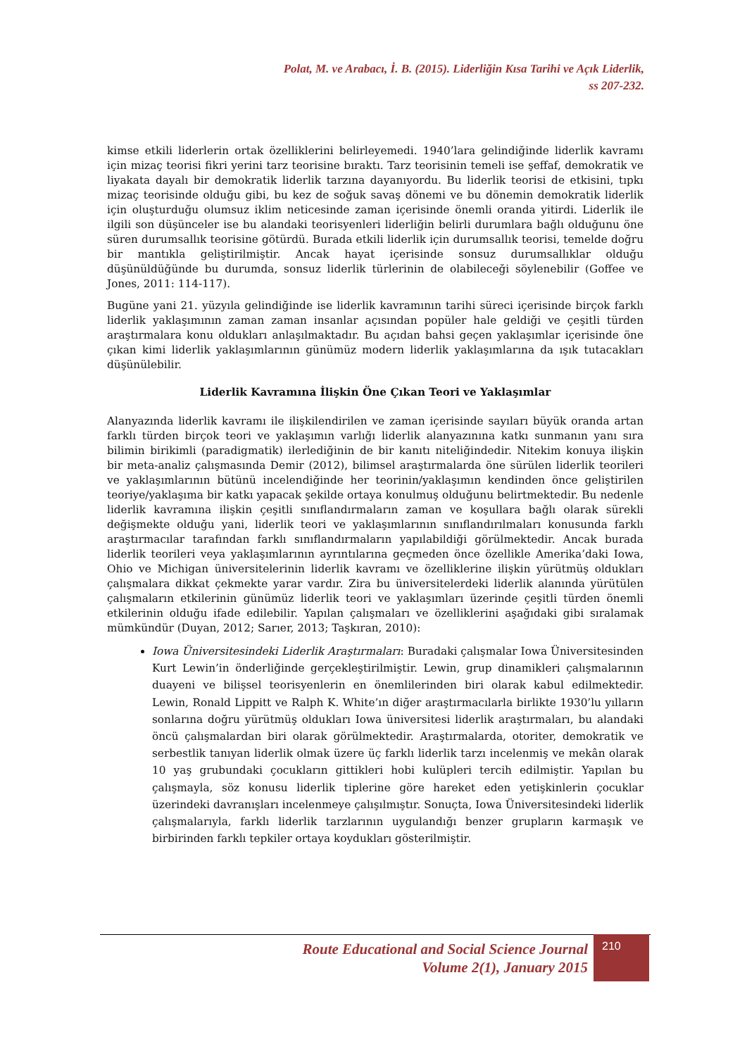Polat, M. ve Arabacı, İ. B. (2015). Liderliğin Kısa Tarihi ve Açık Liderlik,
ss 207-232.
kimse etkili liderlerin ortak özelliklerini belirleyemedi. 1940’lara gelindiğinde liderlik kavramı için mizaç teorisi fikri yerini tarz teorisine bıraktı. Tarz teorisinin temeli ise şeffaf, demokratik ve liyakata dayalı bir demokratik liderlik tarzına dayanıyordu. Bu liderlik teorisi de etkisini, tıpkı mizaç teorisinde olduğu gibi, bu kez de soğuk savaş dönemi ve bu dönemin demokratik liderlik için oluşturduğu olumsuz iklim neticesinde zaman içerisinde önemli oranda yitirdi. Liderlik ile ilgili son düşünceler ise bu alandaki teorisyenleri liderliğin belirli durumlara bağlı olduğunu öne süren durumsallık teorisine götürdü. Burada etkili liderlik için durumsallık teorisi, temelde doğru bir mantıkla geliştirilmiştir. Ancak hayat içerisinde sonsuz durumsallıklar olduğu düşünüldüğünde bu durumda, sonsuz liderlik türlerinin de olabileceği söylenebilir (Goffee ve Jones, 2011: 114-117).
Bugüne yani 21. yüzyıla gelindiğinde ise liderlik kavramının tarihi süreci içerisinde birçok farklı liderlik yaklaşımının zaman zaman insanlar açısından popüler hale geldiği ve çeşitli türden araştırmalara konu oldukları anlaşılmaktadır. Bu açıdan bahsi geçen yaklaşımlar içerisinde öne çıkan kimi liderlik yaklaşımlarının günümüz modern liderlik yaklaşımlarına da ışık tutacakları düşünülebilir.
Liderlik Kavramına İlişkin Öne Çıkan Teori ve Yaklaşımlar
Alanyazında liderlik kavramı ile ilişkilendirilen ve zaman içerisinde sayıları büyük oranda artan farklı türden birçok teori ve yaklaşımın varlığı liderlik alanyazınına katkı sunmanın yanı sıra bilimin birikimli (paradigmatik) ilerlediğinin de bir kanıtı niteliğindedir. Nitekim konuya ilişkin bir meta-analiz çalışmasında Demir (2012), bilimsel araştırmalarda öne sürülen liderlik teorileri ve yaklaşımlarının bütünü incelendiğinde her teorinin/yaklaşımın kendinden önce geliştirilen teoriye/yaklaşıma bir katkı yapacak şekilde ortaya konulmuş olduğunu belirtmektedir. Bu nedenle liderlik kavramına ilişkin çeşitli sınıflandırmaların zaman ve koşullara bağlı olarak sürekli değişmekte olduğu yani, liderlik teori ve yaklaşımlarının sınıflandırılmaları konusunda farklı araştırmacılar tarafından farklı sınıflandırmaların yapılabildiği görülmektedir. Ancak burada liderlik teorileri veya yaklaşımlarının ayrıntılarına geçmeden önce özellikle Amerika’daki Iowa, Ohio ve Michigan üniversitelerinin liderlik kavramı ve özelliklerine ilişkin yürütmüş oldukları çalışmalara dikkat çekmekte yarar vardır. Zira bu üniversitelerdeki liderlik alanında yürütülen çalışmaların etkilerinin günümüz liderlik teori ve yaklaşımları üzerinde çeşitli türden önemli etkilerinin olduğu ifade edilebilir. Yapılan çalışmaları ve özelliklerini aşağıdaki gibi sıralamak mümkündür (Duyan, 2012; Sarıer, 2013; Taşkıran, 2010):
Iowa Üniversitesindeki Liderlik Araştırmaları: Buradaki çalışmalar Iowa Üniversitesinden Kurt Lewin’in önderliğinde gerçekleştirilmiştir. Lewin, grup dinamikleri çalışmalarının duayeni ve bilişsel teorisyenlerin en önemlilerinden biri olarak kabul edilmektedir. Lewin, Ronald Lippitt ve Ralph K. White’ın diğer araştırmacılarla birlikte 1930’lu yılların sonlarına doğru yürütmüş oldukları Iowa üniversitesi liderlik araştırmaları, bu alandaki öncü çalışmalardan biri olarak görülmektedir. Araştırmalarda, otoriter, demokratik ve serbestlik tanıyan liderlik olmak üzere üç farklı liderlik tarzı incelenmiş ve mekân olarak 10 yaş grubundaki çocukların gittikleri hobi kulüpleri tercih edilmiştir. Yapılan bu çalışmayla, söz konusu liderlik tiplerine göre hareket eden yetişkinlerin çocuklar üzerindeki davranışları incelenmeye çalışılmıştır. Sonuçta, Iowa Üniversitesindeki liderlik çalışmalarıyla, farklı liderlik tarzlarının uygulandığı benzer grupların karmaşık ve birbirinden farklı tepkiler ortaya koydukları gösterilmiştir.
Route Educational and Social Science Journal
Volume 2(1), January 2015
210